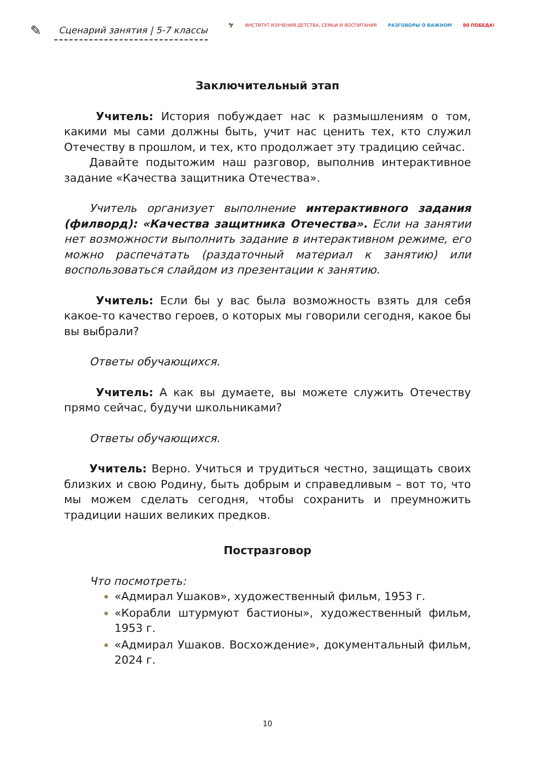✎
Сценарий занятия | 5-7 классы
🦅 ИНСТИТУТ ИЗУЧЕНИЯ ДЕТСТВА, СЕМЬИ И ВОСПИТАНИЯ РАЗГОВОРЫ О ВАЖНОМ 80 ПОБЕДА!
Заключительный этап
Учитель: История побуждает нас к размышлениям о том, какими мы сами должны быть, учит нас ценить тех, кто служил Отечеству в прошлом, и тех, кто продолжает эту традицию сейчас.
Давайте подытожим наш разговор, выполнив интерактивное задание «Качества защитника Отечества».
Учитель организует выполнение интерактивного задания (филворд): «Качества защитника Отечества». Если на занятии нет возможности выполнить задание в интерактивном режиме, его можно распечатать (раздаточный материал к занятию) или воспользоваться слайдом из презентации к занятию.
Учитель: Если бы у вас была возможность взять для себя какое-то качество героев, о которых мы говорили сегодня, какое бы вы выбрали?
Ответы обучающихся.
Учитель: А как вы думаете, вы можете служить Отечеству прямо сейчас, будучи школьниками?
Ответы обучающихся.
Учитель: Верно. Учиться и трудиться честно, защищать своих близких и свою Родину, быть добрым и справедливым – вот то, что мы можем сделать сегодня, чтобы сохранить и преумножить традиции наших великих предков.
Постразговор
Что посмотреть:
«Адмирал Ушаков», художественный фильм, 1953 г.
«Корабли штурмуют бастионы», художественный фильм, 1953 г.
«Адмирал Ушаков. Восхождение», документальный фильм, 2024 г.
10